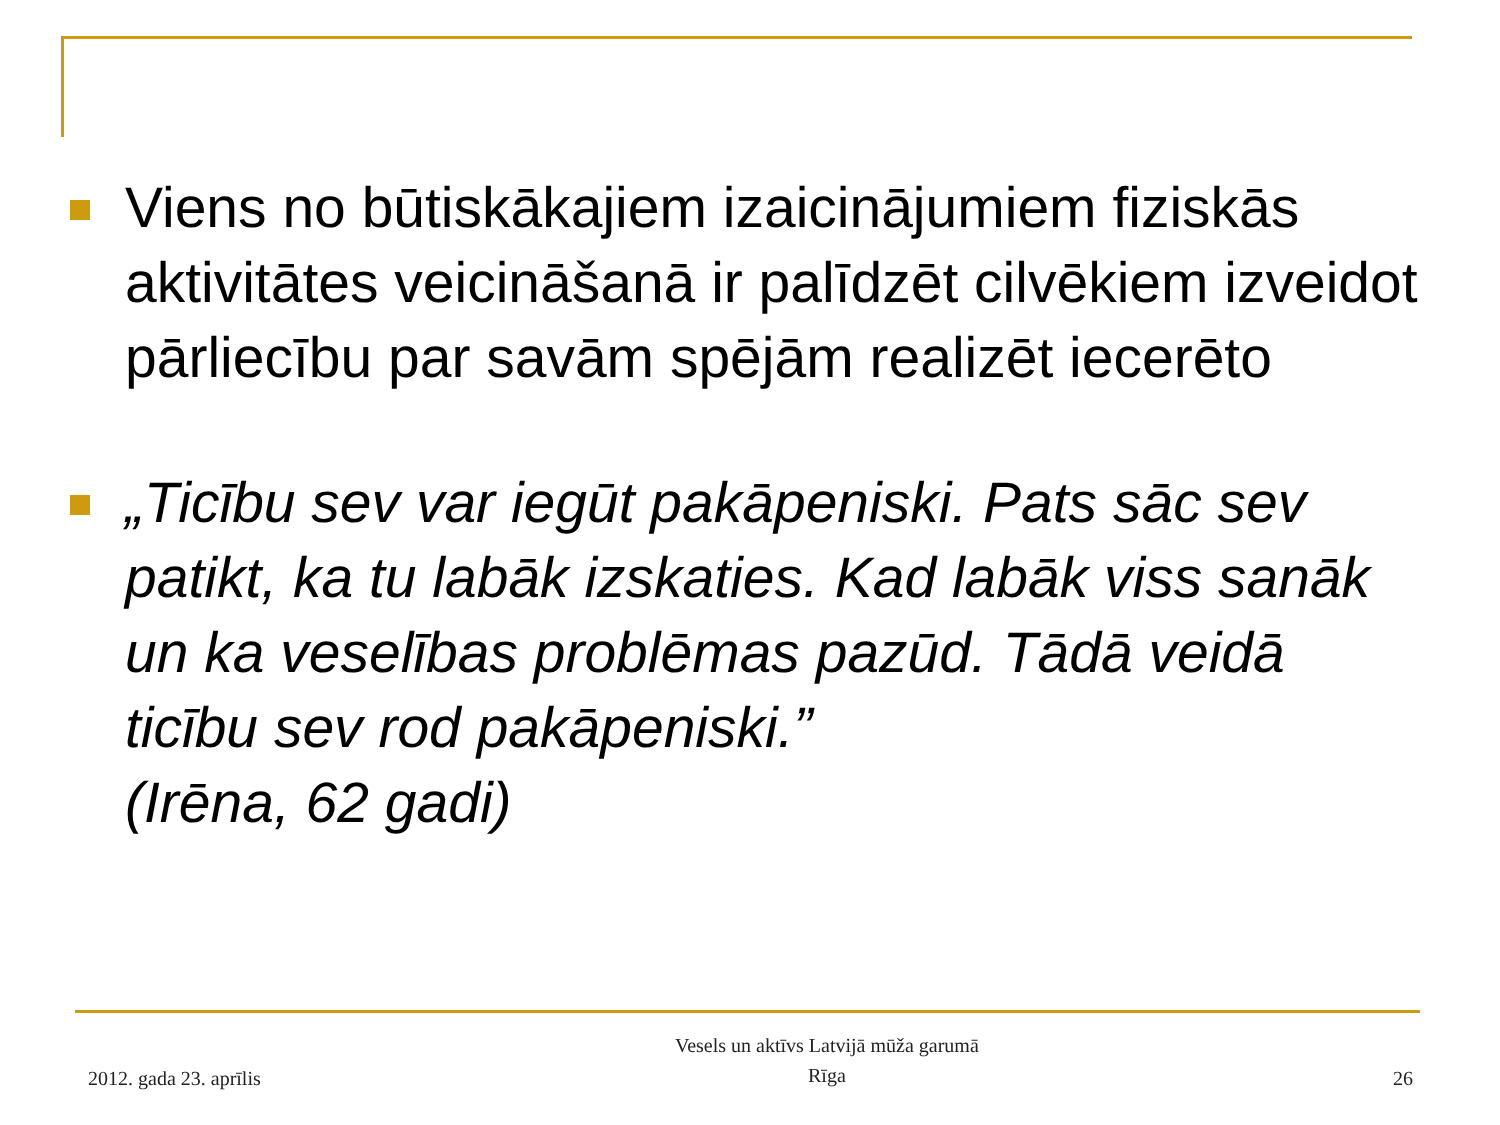Viens no būtiskākajiem izaicinājumiem fiziskās aktivitātes veicināšanā ir palīdzēt cilvēkiem izveidot pārliecību par savām spējām realizēt iecerēto
„Ticību sev var iegūt pakāpeniski. Pats sāc sev patikt, ka tu labāk izskaties. Kad labāk viss sanāk un ka veselības problēmas pazūd. Tādā veidā ticību sev rod pakāpeniski.”
(Irēna, 62 gadi)
2012. gada 23. aprīlis
Vesels un aktīvs Latvijā mūža garumā
Rīga
26